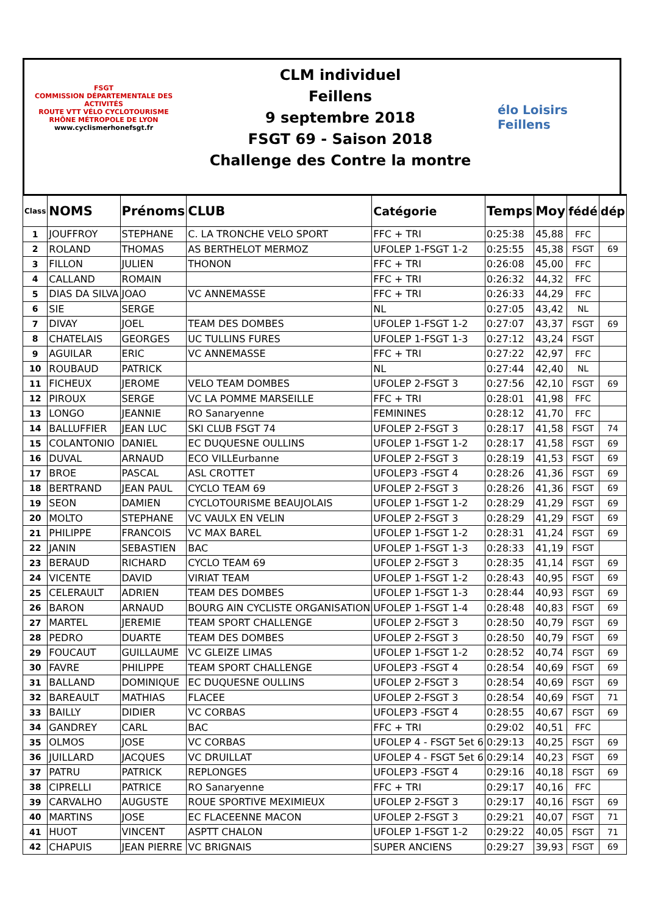FSGT
COMMISSION DÉPARTEMENTALE DES ACTIVITÉS
ROUTE VTT VÉLO CYCLOTOURISME
RHÔNE MÉTROPOLE DE LYON
www.cyclismerhonefsgt.fr
CLM individuel
Feillens
9 septembre 2018
FSGT 69 - Saison 2018
Challenge des Contre la montre
élo Loisirs
Feillens
| Class | NOMS | Prénoms | CLUB | Catégorie | Temps | Moy | fédé | dép |
| --- | --- | --- | --- | --- | --- | --- | --- | --- |
| 1 | JOUFFROY | STEPHANE | C. LA TRONCHE VELO SPORT | FFC + TRI | 0:25:38 | 45,88 | FFC | |
| 2 | ROLAND | THOMAS | AS BERTHELOT MERMOZ | UFOLEP 1-FSGT 1-2 | 0:25:55 | 45,38 | FSGT | 69 |
| 3 | FILLON | JULIEN | THONON | FFC + TRI | 0:26:08 | 45,00 | FFC | |
| 4 | CALLAND | ROMAIN | | FFC + TRI | 0:26:32 | 44,32 | FFC | |
| 5 | DIAS DA SILVA | JOAO | VC ANNEMASSE | FFC + TRI | 0:26:33 | 44,29 | FFC | |
| 6 | SIE | SERGE | | NL | 0:27:05 | 43,42 | NL | |
| 7 | DIVAY | JOEL | TEAM DES DOMBES | UFOLEP 1-FSGT 1-2 | 0:27:07 | 43,37 | FSGT | 69 |
| 8 | CHATELAIS | GEORGES | UC TULLINS FURES | UFOLEP 1-FSGT 1-3 | 0:27:12 | 43,24 | FSGT | |
| 9 | AGUILAR | ERIC | VC ANNEMASSE | FFC + TRI | 0:27:22 | 42,97 | FFC | |
| 10 | ROUBAUD | PATRICK | | NL | 0:27:44 | 42,40 | NL | |
| 11 | FICHEUX | JEROME | VELO TEAM DOMBES | UFOLEP 2-FSGT 3 | 0:27:56 | 42,10 | FSGT | 69 |
| 12 | PIROUX | SERGE | VC LA POMME MARSEILLE | FFC + TRI | 0:28:01 | 41,98 | FFC | |
| 13 | LONGO | JEANNIE | RO Sanaryenne | FEMININES | 0:28:12 | 41,70 | FFC | |
| 14 | BALLUFFIER | JEAN LUC | SKI CLUB FSGT 74 | UFOLEP 2-FSGT 3 | 0:28:17 | 41,58 | FSGT | 74 |
| 15 | COLANTONIO | DANIEL | EC DUQUESNE OULLINS | UFOLEP 1-FSGT 1-2 | 0:28:17 | 41,58 | FSGT | 69 |
| 16 | DUVAL | ARNAUD | ECO VILLEurbanne | UFOLEP 2-FSGT 3 | 0:28:19 | 41,53 | FSGT | 69 |
| 17 | BROE | PASCAL | ASL CROTTET | UFOLEP3 -FSGT 4 | 0:28:26 | 41,36 | FSGT | 69 |
| 18 | BERTRAND | JEAN PAUL | CYCLO TEAM 69 | UFOLEP 2-FSGT 3 | 0:28:26 | 41,36 | FSGT | 69 |
| 19 | SEON | DAMIEN | CYCLOTOURISME BEAUJOLAIS | UFOLEP 1-FSGT 1-2 | 0:28:29 | 41,29 | FSGT | 69 |
| 20 | MOLTO | STEPHANE | VC VAULX EN VELIN | UFOLEP 2-FSGT 3 | 0:28:29 | 41,29 | FSGT | 69 |
| 21 | PHILIPPE | FRANCOIS | VC MAX BAREL | UFOLEP 1-FSGT 1-2 | 0:28:31 | 41,24 | FSGT | 69 |
| 22 | JANIN | SEBASTIEN | BAC | UFOLEP 1-FSGT 1-3 | 0:28:33 | 41,19 | FSGT | |
| 23 | BERAUD | RICHARD | CYCLO TEAM 69 | UFOLEP 2-FSGT 3 | 0:28:35 | 41,14 | FSGT | 69 |
| 24 | VICENTE | DAVID | VIRIAT TEAM | UFOLEP 1-FSGT 1-2 | 0:28:43 | 40,95 | FSGT | 69 |
| 25 | CELERAULT | ADRIEN | TEAM DES DOMBES | UFOLEP 1-FSGT 1-3 | 0:28:44 | 40,93 | FSGT | 69 |
| 26 | BARON | ARNAUD | BOURG AIN CYCLISTE ORGANISATION | UFOLEP 1-FSGT 1-4 | 0:28:48 | 40,83 | FSGT | 69 |
| 27 | MARTEL | JEREMIE | TEAM SPORT CHALLENGE | UFOLEP 2-FSGT 3 | 0:28:50 | 40,79 | FSGT | 69 |
| 28 | PEDRO | DUARTE | TEAM DES DOMBES | UFOLEP 2-FSGT 3 | 0:28:50 | 40,79 | FSGT | 69 |
| 29 | FOUCAUT | GUILLAUME | VC GLEIZE LIMAS | UFOLEP 1-FSGT 1-2 | 0:28:52 | 40,74 | FSGT | 69 |
| 30 | FAVRE | PHILIPPE | TEAM SPORT CHALLENGE | UFOLEP3 -FSGT 4 | 0:28:54 | 40,69 | FSGT | 69 |
| 31 | BALLAND | DOMINIQUE | EC DUQUESNE OULLINS | UFOLEP 2-FSGT 3 | 0:28:54 | 40,69 | FSGT | 69 |
| 32 | BAREAULT | MATHIAS | FLACEE | UFOLEP 2-FSGT 3 | 0:28:54 | 40,69 | FSGT | 71 |
| 33 | BAILLY | DIDIER | VC CORBAS | UFOLEP3 -FSGT 4 | 0:28:55 | 40,67 | FSGT | 69 |
| 34 | GANDREY | CARL | BAC | FFC + TRI | 0:29:02 | 40,51 | FFC | |
| 35 | OLMOS | JOSE | VC CORBAS | UFOLEP 4 - FSGT 5et 6 | 0:29:13 | 40,25 | FSGT | 69 |
| 36 | JUILLARD | JACQUES | VC DRUILLAT | UFOLEP 4 - FSGT 5et 6 | 0:29:14 | 40,23 | FSGT | 69 |
| 37 | PATRU | PATRICK | REPLONGES | UFOLEP3 -FSGT 4 | 0:29:16 | 40,18 | FSGT | 69 |
| 38 | CIPRELLI | PATRICE | RO Sanaryenne | FFC + TRI | 0:29:17 | 40,16 | FFC | |
| 39 | CARVALHO | AUGUSTE | ROUE SPORTIVE MEXIMIEUX | UFOLEP 2-FSGT 3 | 0:29:17 | 40,16 | FSGT | 69 |
| 40 | MARTINS | JOSE | EC FLACEENNE MACON | UFOLEP 2-FSGT 3 | 0:29:21 | 40,07 | FSGT | 71 |
| 41 | HUOT | VINCENT | ASPTT CHALON | UFOLEP 1-FSGT 1-2 | 0:29:22 | 40,05 | FSGT | 71 |
| 42 | CHAPUIS | JEAN PIERRE | VC BRIGNAIS | SUPER ANCIENS | 0:29:27 | 39,93 | FSGT | 69 |